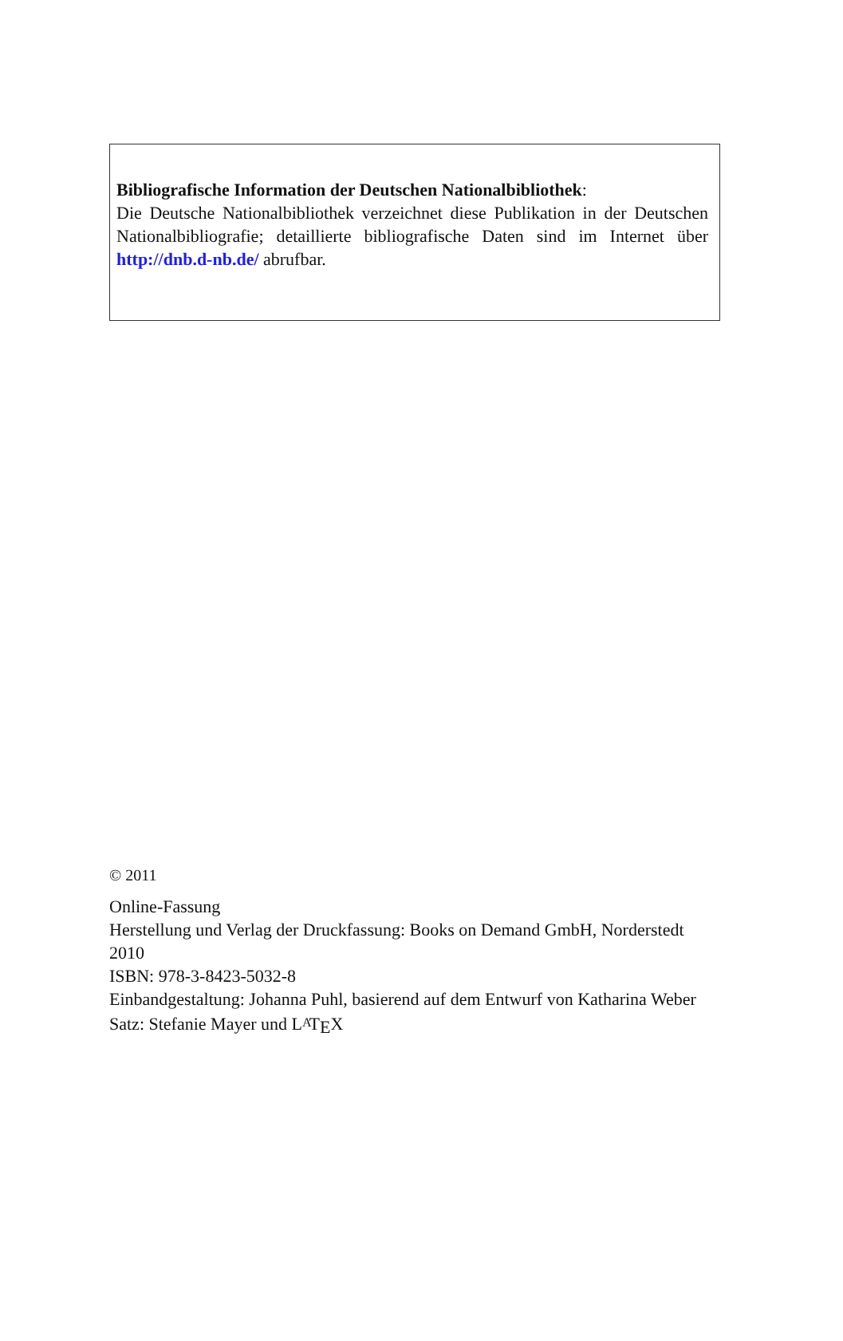Bibliografische Information der Deutschen Nationalbibliothek:
Die Deutsche Nationalbibliothek verzeichnet diese Publikation in der Deutschen Nationalbibliografie; detaillierte bibliografische Daten sind im Internet über http://dnb.d-nb.de/ abrufbar.
© 2011
Online-Fassung
Herstellung und Verlag der Druckfassung: Books on Demand GmbH, Norderstedt 2010
ISBN: 978-3-8423-5032-8
Einbandgestaltung: Johanna Puhl, basierend auf dem Entwurf von Katharina Weber
Satz: Stefanie Mayer und LATEX